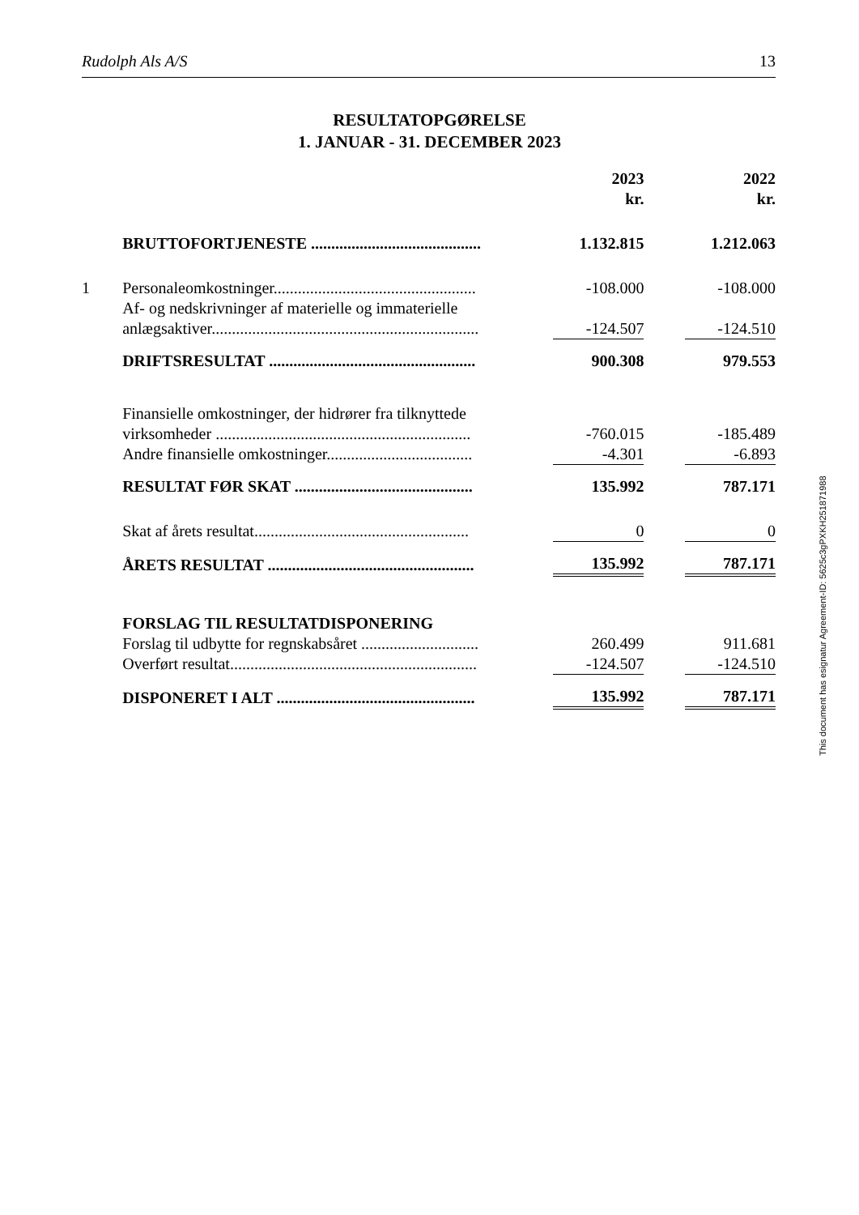Rudolph Als A/S 13
RESULTATOPGØRELSE
1. JANUAR - 31. DECEMBER 2023
| | | 2023 kr. | | 2022 kr. |
| | BRUTTOFORTJENESTE .......................................... | 1.132.815 | | 1.212.063 |
| 1 | Personaleomkostninger.................................................. | -108.000 | | -108.000 |
| | Af- og nedskrivninger af materielle og immaterielle anlægsaktiver.................................................................. | -124.507 | | -124.510 |
| | DRIFTSRESULTAT ................................................... | 900.308 | | 979.553 |
| | Finansielle omkostninger, der hidrører fra tilknyttede virksomheder ............................................................... | -760.015 | | -185.489 |
| | Andre finansielle omkostninger.................................... | -4.301 | | -6.893 |
| | RESULTAT FØR SKAT ............................................ | 135.992 | | 787.171 |
| | Skat af årets resultat..................................................... | 0 | | 0 |
| | ÅRETS RESULTAT ................................................... | 135.992 | | 787.171 |
| | FORSLAG TIL RESULTATDISPONERING | | | |
| | Forslag til udbytte for regnskabsåret ............................. | 260.499 | | 911.681 |
| | Overført resultat............................................................. | -124.507 | | -124.510 |
| | DISPONERET I ALT ................................................. | 135.992 | | 787.171 |
This document has esignatur Agreement-ID: 5625c3gPXKH251871988